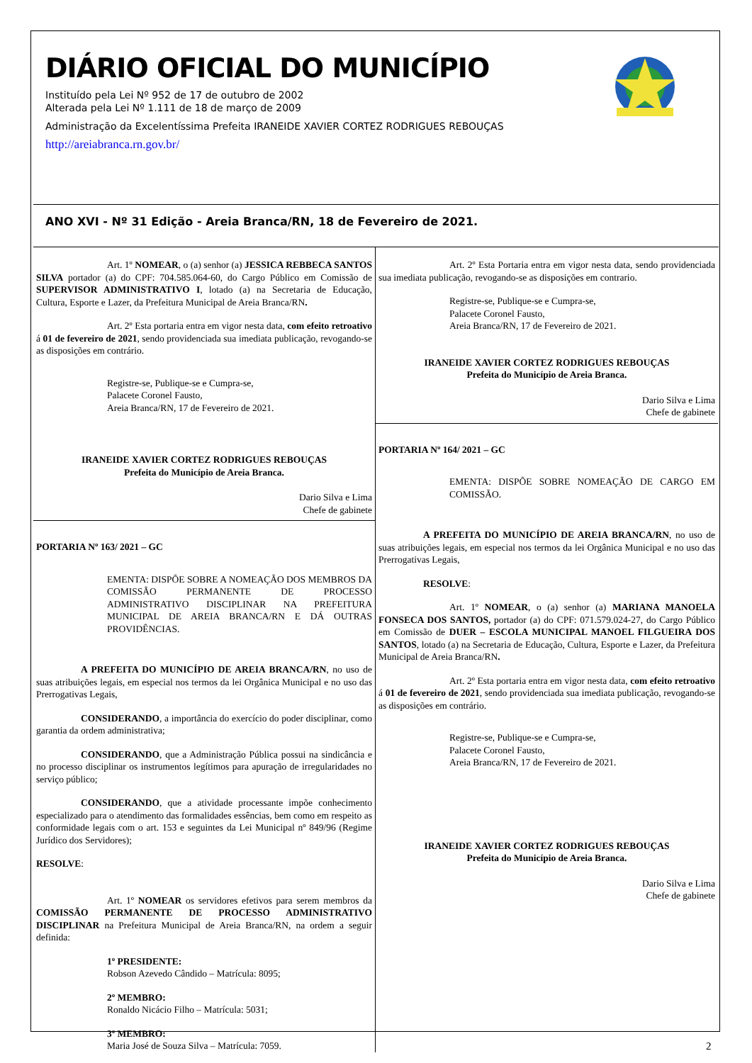DIÁRIO OFICIAL DO MUNICÍPIO
Instituído pela Lei Nº 952 de 17 de outubro de 2002
Alterada pela Lei Nº 1.111 de 18 de março de 2009
Administração da Excelentíssima Prefeita IRANEIDE XAVIER CORTEZ RODRIGUES REBOUÇAS
http://areiabranca.rn.gov.br/
ANO XVI - Nº 31 Edição - Areia Branca/RN, 18 de Fevereiro de 2021.
Art. 1º NOMEAR, o (a) senhor (a) JESSICA REBBECA SANTOS SILVA portador (a) do CPF: 704.585.064-60, do Cargo Público em Comissão de SUPERVISOR ADMINISTRATIVO I, lotado (a) na Secretaria de Educação, Cultura, Esporte e Lazer, da Prefeitura Municipal de Areia Branca/RN.
Art. 2º Esta portaria entra em vigor nesta data, com efeito retroativo á 01 de fevereiro de 2021, sendo providenciada sua imediata publicação, revogando-se as disposições em contrário.
Registre-se, Publique-se e Cumpra-se,
Palacete Coronel Fausto,
Areia Branca/RN, 17 de Fevereiro de 2021.
IRANEIDE XAVIER CORTEZ RODRIGUES REBOUÇAS
Prefeita do Município de Areia Branca.
Dario Silva e Lima
Chefe de gabinete
PORTARIA Nº 163/ 2021 – GC
EMENTA: DISPÕE SOBRE A NOMEAÇÃO DOS MEMBROS DA COMISSÃO PERMANENTE DE PROCESSO ADMINISTRATIVO DISCIPLINAR NA PREFEITURA MUNICIPAL DE AREIA BRANCA/RN E DÁ OUTRAS PROVIDÊNCIAS.
A PREFEITA DO MUNICÍPIO DE AREIA BRANCA/RN, no uso de suas atribuições legais, em especial nos termos da lei Orgânica Municipal e no uso das Prerrogativas Legais,
CONSIDERANDO, a importância do exercício do poder disciplinar, como garantia da ordem administrativa;
CONSIDERANDO, que a Administração Pública possui na sindicância e no processo disciplinar os instrumentos legítimos para apuração de irregularidades no serviço público;
CONSIDERANDO, que a atividade processante impõe conhecimento especializado para o atendimento das formalidades essências, bem como em respeito as conformidade legais com o art. 153 e seguintes da Lei Municipal nº 849/96 (Regime Jurídico dos Servidores);
RESOLVE:
Art. 1º NOMEAR os servidores efetivos para serem membros da COMISSÃO PERMANENTE DE PROCESSO ADMINISTRATIVO DISCIPLINAR na Prefeitura Municipal de Areia Branca/RN, na ordem a seguir definida:
1º PRESIDENTE:
Robson Azevedo Cândido – Matrícula: 8095;
2º MEMBRO:
Ronaldo Nicácio Filho – Matrícula: 5031;
3º MEMBRO:
Maria José de Souza Silva – Matrícula: 7059.
Art. 2º Esta Portaria entra em vigor nesta data, sendo providenciada sua imediata publicação, revogando-se as disposições em contrario.
Registre-se, Publique-se e Cumpra-se,
Palacete Coronel Fausto,
Areia Branca/RN, 17 de Fevereiro de 2021.
IRANEIDE XAVIER CORTEZ RODRIGUES REBOUÇAS
Prefeita do Município de Areia Branca.
Dario Silva e Lima
Chefe de gabinete
PORTARIA Nº 164/ 2021 – GC
EMENTA: DISPÕE SOBRE NOMEAÇÃO DE CARGO EM COMISSÃO.
A PREFEITA DO MUNICÍPIO DE AREIA BRANCA/RN, no uso de suas atribuições legais, em especial nos termos da lei Orgânica Municipal e no uso das Prerrogativas Legais,
RESOLVE:
Art. 1º NOMEAR, o (a) senhor (a) MARIANA MANOELA FONSECA DOS SANTOS, portador (a) do CPF: 071.579.024-27, do Cargo Público em Comissão de DUER – ESCOLA MUNICIPAL MANOEL FILGUEIRA DOS SANTOS, lotado (a) na Secretaria de Educação, Cultura, Esporte e Lazer, da Prefeitura Municipal de Areia Branca/RN.
Art. 2º Esta portaria entra em vigor nesta data, com efeito retroativo á 01 de fevereiro de 2021, sendo providenciada sua imediata publicação, revogando-se as disposições em contrário.
Registre-se, Publique-se e Cumpra-se,
Palacete Coronel Fausto,
Areia Branca/RN, 17 de Fevereiro de 2021.
IRANEIDE XAVIER CORTEZ RODRIGUES REBOUÇAS
Prefeita do Município de Areia Branca.
Dario Silva e Lima
Chefe de gabinete
2